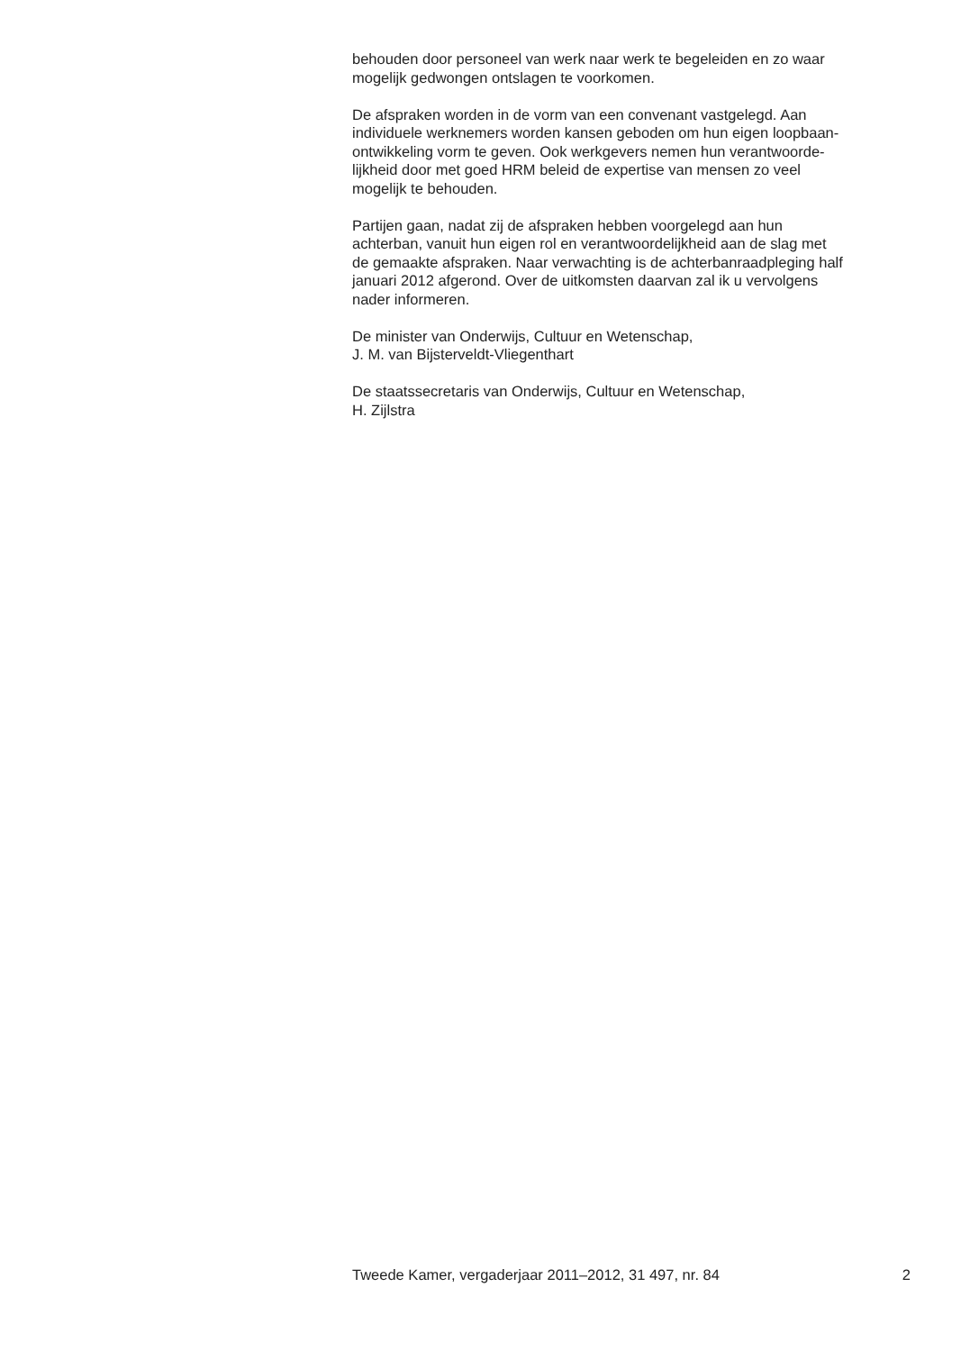behouden door personeel van werk naar werk te begeleiden en zo waar
mogelijk gedwongen ontslagen te voorkomen.
De afspraken worden in de vorm van een convenant vastgelegd. Aan
individuele werknemers worden kansen geboden om hun eigen loopbaan-
ontwikkeling vorm te geven. Ook werkgevers nemen hun verantwoorde-
lijkheid door met goed HRM beleid de expertise van mensen zo veel
mogelijk te behouden.
Partijen gaan, nadat zij de afspraken hebben voorgelegd aan hun
achterban, vanuit hun eigen rol en verantwoordelijkheid aan de slag met
de gemaakte afspraken. Naar verwachting is de achterbanraadpleging half
januari 2012 afgerond. Over de uitkomsten daarvan zal ik u vervolgens
nader informeren.
De minister van Onderwijs, Cultuur en Wetenschap,
J. M. van Bijsterveldt-Vliegenthart
De staatssecretaris van Onderwijs, Cultuur en Wetenschap,
H. Zijlstra
Tweede Kamer, vergaderjaar 2011–2012, 31 497, nr. 84 2